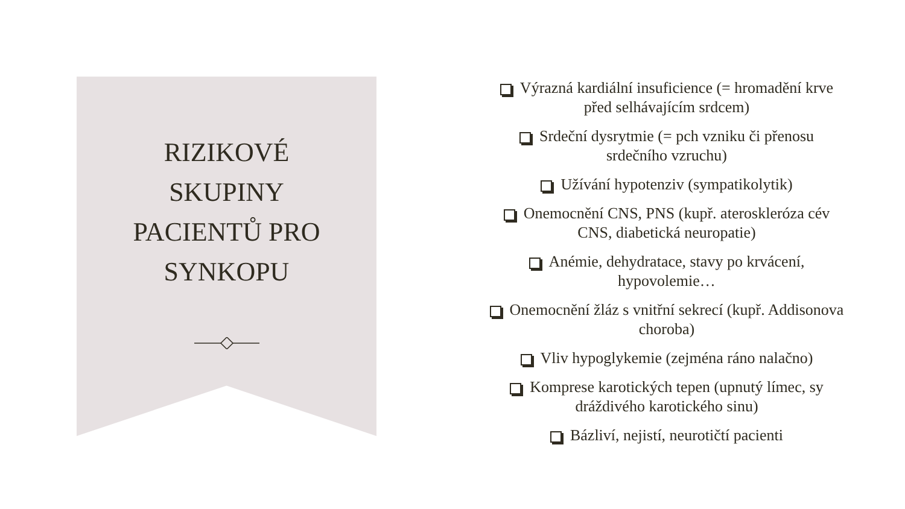RIZIKOVÉ
SKUPINY
PACIENTŮ PRO
SYNKOPU
Výrazná kardiální insuficience (= hromadění krve před selhávajícím srdcem)
Srdeční dysrytmie (= pch vzniku či přenosu srdečního vzruchu)
Užívání hypotenziv (sympatikolytik)
Onemocnění CNS, PNS (kupř. ateroskleróza cév CNS, diabetická neuropatie)
Anémie, dehydratace, stavy po krvácení, hypovolemie…
Onemocnění žláz s vnitřní sekrecí (kupř. Addisonova choroba)
Vliv hypoglykemie (zejména ráno nalačno)
Komprese karotických tepen (upnutý límec, sy dráždivého karotického sinu)
Bázliví, nejistí, neurotičtí pacienti